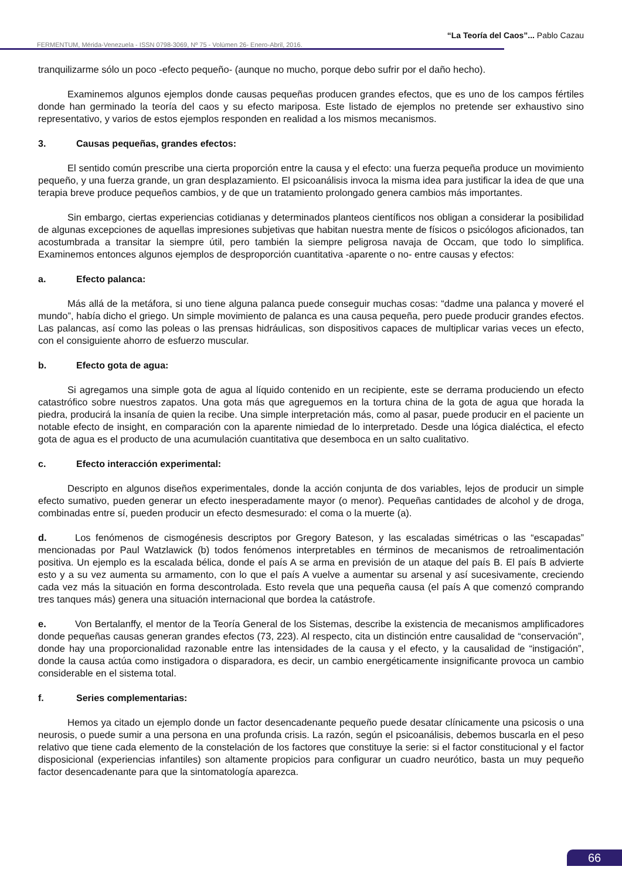“La Teoría del Caos”... Pablo Cazau
FERMENTUM, Mérida-Venezuela - ISSN 0798-3069, Nº 75 - Volúmen 26- Enero-Abril, 2016.
tranquilizarme sólo un poco -efecto pequeño- (aunque no mucho, porque debo sufrir por el daño hecho).
Examinemos algunos ejemplos donde causas pequeñas producen grandes efectos, que es uno de los campos fértiles donde han germinado la teoría del caos y su efecto mariposa. Este listado de ejemplos no pretende ser exhaustivo sino representativo, y varios de estos ejemplos responden en realidad a los mismos mecanismos.
3. Causas pequeñas, grandes efectos:
El sentido común prescribe una cierta proporción entre la causa y el efecto: una fuerza pequeña produce un movimiento pequeño, y una fuerza grande, un gran desplazamiento. El psicoanálisis invoca la misma idea para justificar la idea de que una terapia breve produce pequeños cambios, y de que un tratamiento prolongado genera cambios más importantes.
Sin embargo, ciertas experiencias cotidianas y determinados planteos científicos nos obligan a considerar la posibilidad de algunas excepciones de aquellas impresiones subjetivas que habitan nuestra mente de físicos o psicólogos aficionados, tan acostumbrada a transitar la siempre útil, pero también la siempre peligrosa navaja de Occam, que todo lo simplifica. Examinemos entonces algunos ejemplos de desproporción cuantitativa -aparente o no- entre causas y efectos:
a. Efecto palanca:
Más allá de la metáfora, si uno tiene alguna palanca puede conseguir muchas cosas: “dadme una palanca y moveré el mundo”, había dicho el griego. Un simple movimiento de palanca es una causa pequeña, pero puede producir grandes efectos. Las palancas, así como las poleas o las prensas hidráulicas, son dispositivos capaces de multiplicar varias veces un efecto, con el consiguiente ahorro de esfuerzo muscular.
b. Efecto gota de agua:
Si agregamos una simple gota de agua al líquido contenido en un recipiente, este se derrama produciendo un efecto catastrófico sobre nuestros zapatos. Una gota más que agreguemos en la tortura china de la gota de agua que horada la piedra, producirá la insanía de quien la recibe. Una simple interpretación más, como al pasar, puede producir en el paciente un notable efecto de insight, en comparación con la aparente nimiedad de lo interpretado. Desde una lógica dialéctica, el efecto gota de agua es el producto de una acumulación cuantitativa que desemboca en un salto cualitativo.
c. Efecto interacción experimental:
Descripto en algunos diseños experimentales, donde la acción conjunta de dos variables, lejos de producir un simple efecto sumativo, pueden generar un efecto inesperadamente mayor (o menor). Pequeñas cantidades de alcohol y de droga, combinadas entre sí, pueden producir un efecto desmesurado: el coma o la muerte (a).
d. Los fenómenos de cismogénesis descriptos por Gregory Bateson, y las escaladas simétricas o las “escapadas” mencionadas por Paul Watzlawick (b) todos fenómenos interpretables en términos de mecanismos de retroalimentación positiva. Un ejemplo es la escalada bélica, donde el país A se arma en previsión de un ataque del país B. El país B advierte esto y a su vez aumenta su armamento, con lo que el país A vuelve a aumentar su arsenal y así sucesivamente, creciendo cada vez más la situación en forma descontrolada. Esto revela que una pequeña causa (el país A que comenzó comprando tres tanques más) genera una situación internacional que bordea la catástrofe.
e. Von Bertalanffy, el mentor de la Teoría General de los Sistemas, describe la existencia de mecanismos amplificadores donde pequeñas causas generan grandes efectos (73, 223). Al respecto, cita un distinción entre causalidad de “conservación”, donde hay una proporcionalidad razonable entre las intensidades de la causa y el efecto, y la causalidad de “instigación”, donde la causa actúa como instigadora o disparadora, es decir, un cambio energéticamente insignificante provoca un cambio considerable en el sistema total.
f. Series complementarias:
Hemos ya citado un ejemplo donde un factor desencadenante pequeño puede desatar clínicamente una psicosis o una neurosis, o puede sumir a una persona en una profunda crisis. La razón, según el psicoanálisis, debemos buscarla en el peso relativo que tiene cada elemento de la constelación de los factores que constituye la serie: si el factor constitucional y el factor disposicional (experiencias infantiles) son altamente propicios para configurar un cuadro neurótico, basta un muy pequeño factor desencadenante para que la sintomatología aparezca.
66